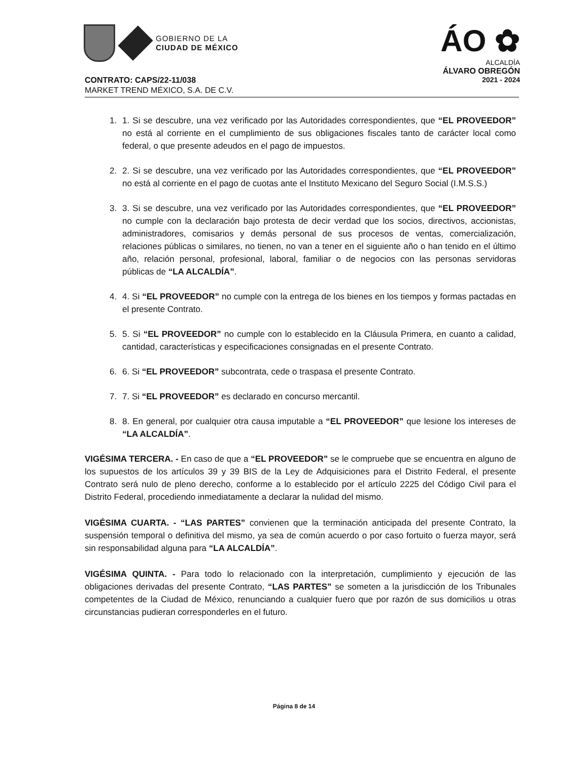GOBIERNO DE LA
CIUDAD DE MÉXICO
ÁO ✿
ALCALDÍA
ÁLVARO OBREGÓN
2021 - 2024
CONTRATO: CAPS/22-11/038
MARKET TREND MÉXICO, S.A. DE C.V.
1. 1. Si se descubre, una vez verificado por las Autoridades correspondientes, que “EL PROVEEDOR” no está al corriente en el cumplimiento de sus obligaciones fiscales tanto de carácter local como federal, o que presente adeudos en el pago de impuestos.
2. 2. Si se descubre, una vez verificado por las Autoridades correspondientes, que “EL PROVEEDOR” no está al corriente en el pago de cuotas ante el Instituto Mexicano del Seguro Social (I.M.S.S.)
3. 3. Si se descubre, una vez verificado por las Autoridades correspondientes, que “EL PROVEEDOR” no cumple con la declaración bajo protesta de decir verdad que los socios, directivos, accionistas, administradores, comisarios y demás personal de sus procesos de ventas, comercialización, relaciones públicas o similares, no tienen, no van a tener en el siguiente año o han tenido en el último año, relación personal, profesional, laboral, familiar o de negocios con las personas servidoras públicas de “LA ALCALDÍA”.
4. 4. Si “EL PROVEEDOR” no cumple con la entrega de los bienes en los tiempos y formas pactadas en el presente Contrato.
5. 5. Si “EL PROVEEDOR” no cumple con lo establecido en la Cláusula Primera, en cuanto a calidad, cantidad, características y especificaciones consignadas en el presente Contrato.
6. 6. Si “EL PROVEEDOR” subcontrata, cede o traspasa el presente Contrato.
7. 7. Si “EL PROVEEDOR” es declarado en concurso mercantil.
8. 8. En general, por cualquier otra causa imputable a “EL PROVEEDOR” que lesione los intereses de “LA ALCALDÍA”.
VIGÉSIMA TERCERA. - En caso de que a “EL PROVEEDOR” se le compruebe que se encuentra en alguno de los supuestos de los artículos 39 y 39 BIS de la Ley de Adquisiciones para el Distrito Federal, el presente Contrato será nulo de pleno derecho, conforme a lo establecido por el artículo 2225 del Código Civil para el Distrito Federal, procediendo inmediatamente a declarar la nulidad del mismo.
VIGÉSIMA CUARTA. - “LAS PARTES” convienen que la terminación anticipada del presente Contrato, la suspensión temporal o definitiva del mismo, ya sea de común acuerdo o por caso fortuito o fuerza mayor, será sin responsabilidad alguna para “LA ALCALDÍA”.
VIGÉSIMA QUINTA. - Para todo lo relacionado con la interpretación, cumplimiento y ejecución de las obligaciones derivadas del presente Contrato, “LAS PARTES” se someten a la jurisdicción de los Tribunales competentes de la Ciudad de México, renunciando a cualquier fuero que por razón de sus domicilios u otras circunstancias pudieran corresponderles en el futuro.
Página 8 de 14